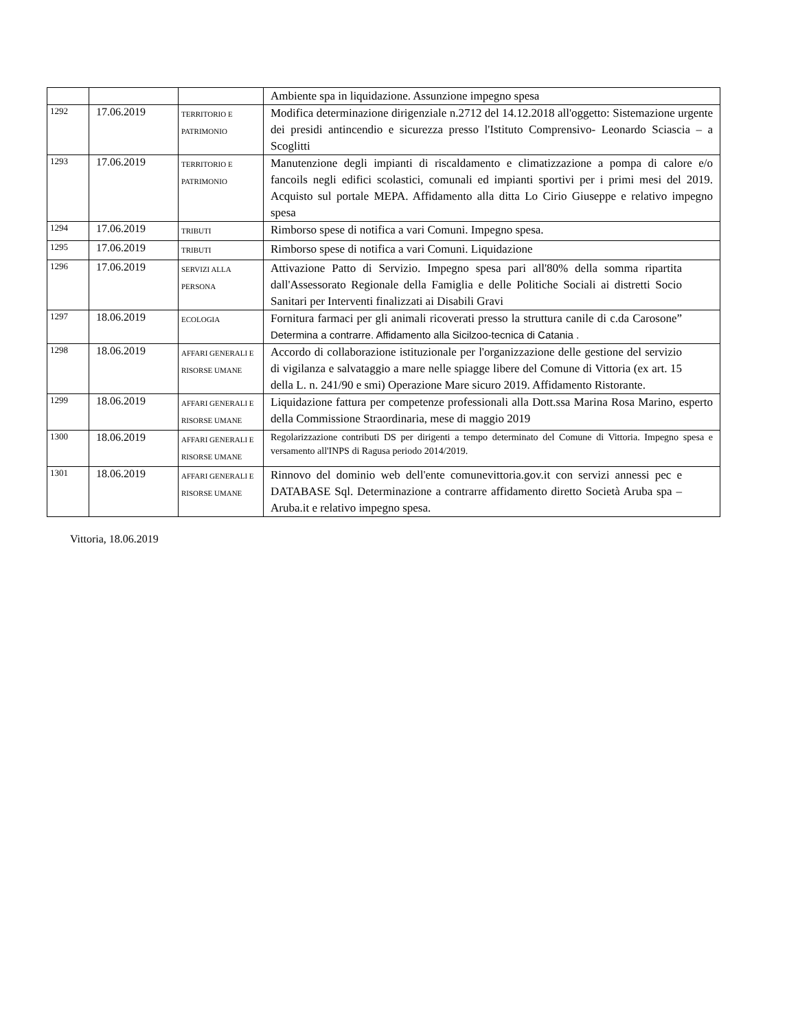| | | | Ambiente spa in liquidazione. Assunzione impegno spesa |
| 1292 | 17.06.2019 | TERRITORIO E PATRIMONIO | Modifica determinazione dirigenziale n.2712 del 14.12.2018 all'oggetto: Sistemazione urgente dei presidi antincendio e sicurezza presso l'Istituto Comprensivo- Leonardo Sciascia – a Scoglitti |
| 1293 | 17.06.2019 | TERRITORIO E PATRIMONIO | Manutenzione degli impianti di riscaldamento e climatizzazione a pompa di calore e/o fancoils negli edifici scolastici, comunali ed impianti sportivi per i primi mesi del 2019. Acquisto sul portale MEPA. Affidamento alla ditta Lo Cirio Giuseppe e relativo impegno spesa |
| 1294 | 17.06.2019 | TRIBUTI | Rimborso spese di notifica a vari Comuni. Impegno spesa. |
| 1295 | 17.06.2019 | TRIBUTI | Rimborso spese di notifica a vari Comuni. Liquidazione |
| 1296 | 17.06.2019 | SERVIZI ALLA PERSONA | Attivazione Patto di Servizio. Impegno spesa pari all'80% della somma ripartita dall'Assessorato Regionale della Famiglia e delle Politiche Sociali ai distretti Socio Sanitari per Interventi finalizzati ai Disabili Gravi |
| 1297 | 18.06.2019 | ECOLOGIA | Fornitura farmaci per gli animali ricoverati presso la struttura canile di c.da Carosone” Determina a contrarre. Affidamento alla Sicilzoo-tecnica di Catania . |
| 1298 | 18.06.2019 | AFFARI GENERALI E RISORSE UMANE | Accordo di collaborazione istituzionale per l'organizzazione delle gestione del servizio di vigilanza e salvataggio a mare nelle spiagge libere del Comune di Vittoria (ex art. 15 della L. n. 241/90 e smi) Operazione Mare sicuro 2019. Affidamento Ristorante. |
| 1299 | 18.06.2019 | AFFARI GENERALI E RISORSE UMANE | Liquidazione fattura per competenze professionali alla Dott.ssa Marina Rosa Marino, esperto della Commissione Straordinaria, mese di maggio 2019 |
| 1300 | 18.06.2019 | AFFARI GENERALI E RISORSE UMANE | Regolarizzazione contributi DS per dirigenti a tempo determinato del Comune di Vittoria. Impegno spesa e versamento all'INPS di Ragusa periodo 2014/2019. |
| 1301 | 18.06.2019 | AFFARI GENERALI E RISORSE UMANE | Rinnovo del dominio web dell'ente comunevittoria.gov.it con servizi annessi pec e DATABASE Sql. Determinazione a contrarre affidamento diretto Società Aruba spa – Aruba.it e relativo impegno spesa. |
Vittoria, 18.06.2019